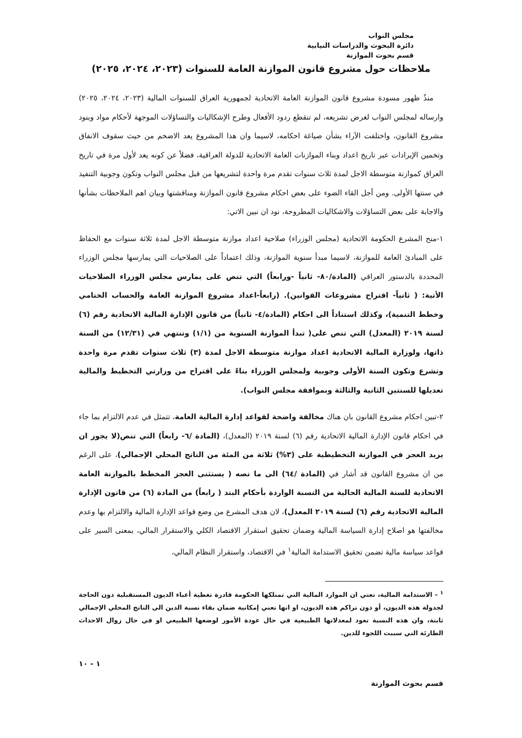مجلس النواب
دائرة البحوث والدراسات النيابية
قسم بحوث الموازنة
ملاحظات حول مشروع قانون الموازنة العامة للسنوات (٢٠٢٣، ٢٠٢٤، ٢٠٢٥)
منذُ ظهور مسودة مشروع قانون الموازنة العامة الاتحادية لجمهورية العراق للسنوات المالية (٢٠٢٣، ٢٠٢٤، ٢٠٢٥) وارساله لمجلس النواب لغرض تشريعه، لم تنقطع ردود الأفعال وطرح الإشكاليات والتساؤلات الموجهة لأحكام مواد وبنود مشروع القانون، واختلفت الآراء بشأن صياغة احكامه، لاسيما وان هذا المشروع يعد الاضخم من حيث سقوف الانفاق وتخمين الإيرادات عبر تاريخ اعداد وبناء الموازنات العامة الاتحادية للدولة العراقية، فضلاً عن كونه يعد لأول مرة في تاريخ العراق كموازنة متوسطة الاجل لمدة ثلاث سنوات تقدم مرة واحدة لتشريعها من قبل مجلس النواب وتكون وجوبية التنفيذ في سنتها الأولى. ومن أجل القاء الضوء على بعض احكام مشروع قانون الموازنة ومناقشتها وبيان اهم الملاحظات بشأنها والاجابة على بعض التساؤلات والاشكاليات المطروحة، نود ان نبين الاتي:
١-منح المشرع الحكومة الاتحادية (مجلس الوزراء) صلاحية اعداد موازنة متوسطة الاجل لمدة ثلاثة سنوات مع الحفاظ على المبادئ العامة للموازنة، لاسيما مبدأ سنوية الموازنة، وذلك اعتماداً على الصلاحيات التي يمارسها مجلس الوزراء المحددة بالدستور العراقي (المادة/٨٠- ثانياً -ورابعاً) التي تنص على يمارس مجلس الوزراء الصلاحيات الأتية: ( ثانياً- اقتراح مشروعات القوانين). (رابعاً-اعداد مشروع الموازنة العامة والحساب الختامي وخطط التنمية)، وكذلك استناداً الى احكام (المادة/٤- ثانياً) من قانون الإدارة المالية الاتحادية رقم (٦) لسنة ٢٠١٩ (المعدل) التي تنص على( تبدأ الموازنة السنوية من (١/١) وتنتهي في (١٢/٣١) من السنة ذاتها، ولوزارة المالية الاتحادية اعداد موازنة متوسطة الاجل لمدة (٣) ثلاث سنوات تقدم مرة واحدة وتشرع وتكون السنة الأولى وجوبية ولمجلس الوزراء بناءً على اقتراح من وزارتي التخطيط والمالية تعديلها للسنتين الثانية والثالثة وبموافقة مجلس النواب).
٢-تبين احكام مشروع القانون بان هناك مخالفة واضحة لقواعد إدارة المالية العامة، تتمثل في عدم الالتزام بما جاء في احكام قانون الإدارة المالية الاتحادية رقم (٦) لسنة ٢٠١٩ (المعدل)، (المادة /٦- رابعاً) التي تنص(لا يجوز ان يزيد العجز في الموازنة التخطيطية على (٣%) ثلاثة من المئة من الناتج المحلي الإجمالي)، على الرغم من ان مشروع القانون قد أشار في (المادة /٦٤) الى ما نصه ( يستثنى العجز المخطط بالموازنة العامة الاتحادية للسنة المالية الحالية من النسبة الواردة بأحكام البند ( رابعاً) من المادة (٦) من قانون الإدارة المالية الاتحادية رقم (٦) لسنة ٢٠١٩ المعدل)، لان هدف المشرع من وضع قواعد الإدارة المالية والالتزام بها وعدم مخالفتها هو اصلاح إدارة السياسة المالية وضمان تحقيق استقرار الاقتصاد الكلي والاستقرار المالي، بمعنى السير على قواعد سياسة مالية تضمن تحقيق الاستدامة المالية<sup>١</sup> في الاقتصاد، واستقرار النظام المالي،
<sup>١</sup> - الاستدامة المالية، تعني ان الموارد المالية التي تمتلكها الحكومة قادرة تغطية أعباء الديون المستقبلية دون الحاجة لجدولة هذه الديون، أو دون تراكم هذه الديون، او انها تعني إمكانية ضمان بقاء نسبة الدين الى الناتج المحلي الإجمالي ثابتة، وان هذه النسبة تعود لمعدلاتها الطبيعية في حال عودة الأمور لوضعها الطبيعي او في حال زوال الاحداث الطارئة التي سببت اللجوء للدين.
١ - ١٠
قسم بحوث الموازنة